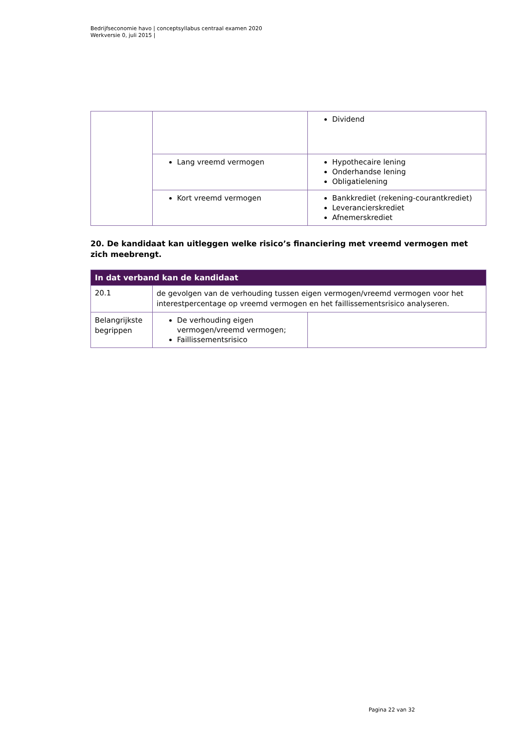Bedrijfseconomie havo | conceptsyllabus centraal examen 2020
Werkversie 0, juli 2015 |
| | | Dividend |
| | Lang vreemd vermogen | Hypothecaire lening Onderhandse lening Obligatielening |
| | Kort vreemd vermogen | Bankkrediet (rekening-courantkrediet) Leverancierskrediet Afnemerskrediet |
20. De kandidaat kan uitleggen welke risico’s financiering met vreemd vermogen met zich meebrengt.
| In dat verband kan de kandidaat | | |
| --- | --- | --- |
| 20.1 | de gevolgen van de verhouding tussen eigen vermogen/vreemd vermogen voor het interestpercentage op vreemd vermogen en het faillissementsrisico analyseren. | |
| Belangrijkste begrippen | De verhouding eigen vermogen/vreemd vermogen; Faillissementsrisico | |
Pagina 22 van 32